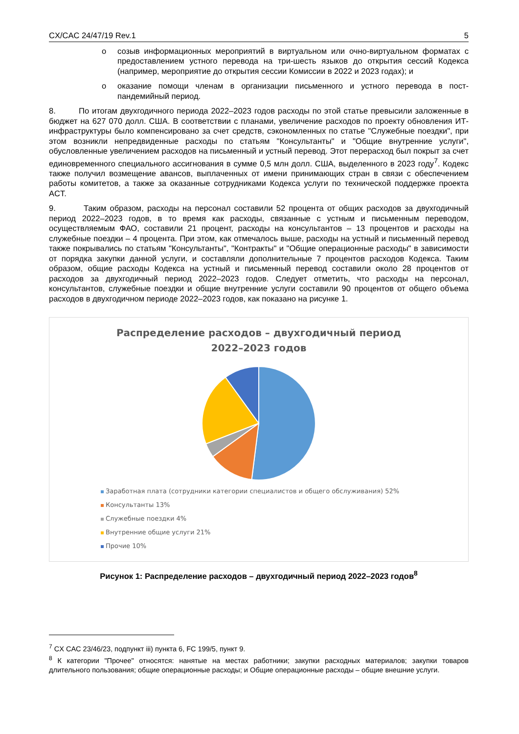CX/CAC 24/47/19 Rev.1 5
o созыв информационных мероприятий в виртуальном или очно-виртуальном форматах с предоставлением устного перевода на три-шесть языков до открытия сессий Кодекса (например, мероприятие до открытия сессии Комиссии в 2022 и 2023 годах); и
o оказание помощи членам в организации письменного и устного перевода в пост-пандемийный период.
8. По итогам двухгодичного периода 2022–2023 годов расходы по этой статье превысили заложенные в бюджет на 627 070 долл. США. В соответствии с планами, увеличение расходов по проекту обновления ИТ-инфраструктуры было компенсировано за счет средств, сэкономленных по статье "Служебные поездки", при этом возникли непредвиденные расходы по статьям "Консультанты" и "Общие внутренние услуги", обусловленные увеличением расходов на письменный и устный перевод. Этот перерасход был покрыт за счет единовременного специального ассигнования в сумме 0,5 млн долл. США, выделенного в 2023 году<sup>7</sup>. Кодекс также получил возмещение авансов, выплаченных от имени принимающих стран в связи с обеспечением работы комитетов, а также за оказанные сотрудниками Кодекса услуги по технической поддержке проекта ACT.
9. Таким образом, расходы на персонал составили 52 процента от общих расходов за двухгодичный период 2022–2023 годов, в то время как расходы, связанные с устным и письменным переводом, осуществляемым ФАО, составили 21 процент, расходы на консультантов – 13 процентов и расходы на служебные поездки – 4 процента. При этом, как отмечалось выше, расходы на устный и письменный перевод также покрывались по статьям "Консультанты", "Контракты" и "Общие операционные расходы" в зависимости от порядка закупки данной услуги, и составляли дополнительные 7 процентов расходов Кодекса. Таким образом, общие расходы Кодекса на устный и письменный перевод составили около 28 процентов от расходов за двухгодичный период 2022–2023 годов. Следует отметить, что расходы на персонал, консультантов, служебные поездки и общие внутренние услуги составили 90 процентов от общего объема расходов в двухгодичном периоде 2022–2023 годов, как показано на рисунке 1.
Распределение расходов – двухгодичный период
2022–2023 годов
Заработная плата (сотрудники категории специалистов и общего обслуживания) 52%
Консультанты 13%
Служебные поездки 4%
Внутренние общие услуги 21%
Прочие 10%
Рисунок 1: Распределение расходов – двухгодичный период 2022–2023 годов<sup>8</sup>
<sup>7</sup> CX CAC 23/46/23, подпункт iii) пункта 6, FC 199/5, пункт 9.
<sup>8</sup> К категории "Прочее" относятся: нанятые на местах работники; закупки расходных материалов; закупки товаров длительного пользования; общие операционные расходы; и Общие операционные расходы – общие внешние услуги.